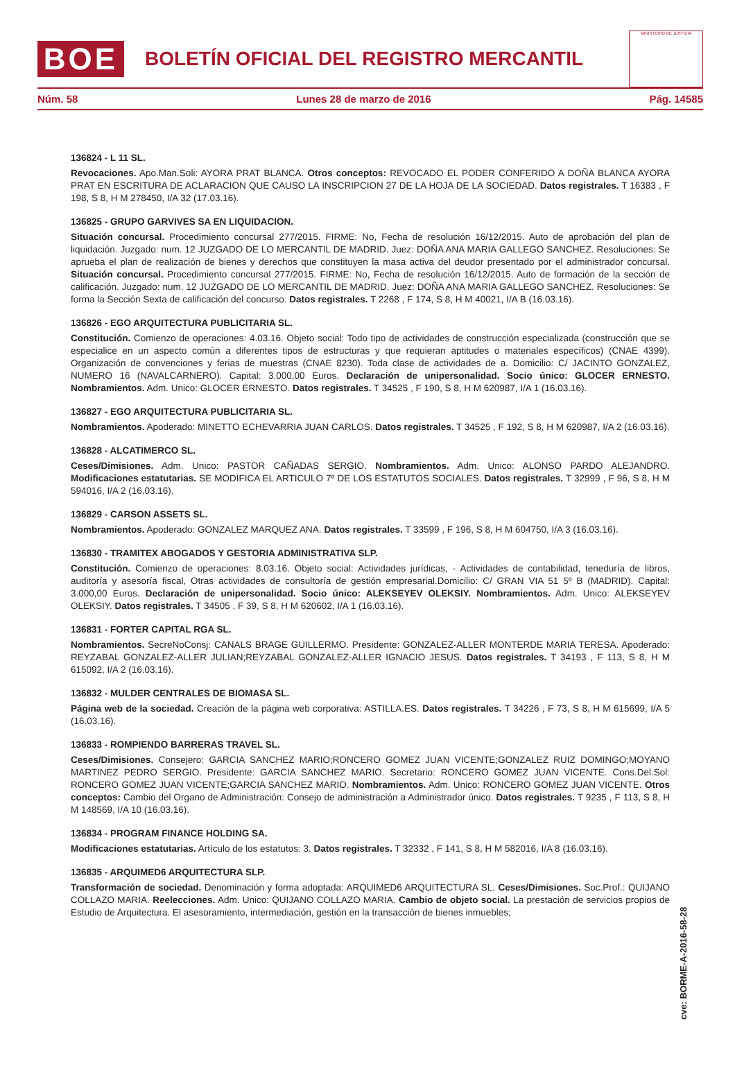BOE
BOLETÍN OFICIAL DEL REGISTRO MERCANTIL
MINISTERIO DE JUSTICIA
Núm. 58 Lunes 28 de marzo de 2016 Pág. 14585
136824 - L 11 SL.
Revocaciones. Apo.Man.Soli: AYORA PRAT BLANCA. Otros conceptos: REVOCADO EL PODER CONFERIDO A DOÑA BLANCA AYORA PRAT EN ESCRITURA DE ACLARACION QUE CAUSO LA INSCRIPCION 27 DE LA HOJA DE LA SOCIEDAD. Datos registrales. T 16383 , F 198, S 8, H M 278450, I/A 32 (17.03.16).
136825 - GRUPO GARVIVES SA EN LIQUIDACION.
Situación concursal. Procedimiento concursal 277/2015. FIRME: No, Fecha de resolución 16/12/2015. Auto de aprobación del plan de liquidación. Juzgado: num. 12 JUZGADO DE LO MERCANTIL DE MADRID. Juez: DOÑA ANA MARIA GALLEGO SANCHEZ. Resoluciones: Se aprueba el plan de realización de bienes y derechos que constituyen la masa activa del deudor presentado por el administrador concursal. Situación concursal. Procedimiento concursal 277/2015. FIRME: No, Fecha de resolución 16/12/2015. Auto de formación de la sección de calificación. Juzgado: num. 12 JUZGADO DE LO MERCANTIL DE MADRID. Juez: DOÑA ANA MARIA GALLEGO SANCHEZ. Resoluciones: Se forma la Sección Sexta de calificación del concurso. Datos registrales. T 2268 , F 174, S 8, H M 40021, I/A B (16.03.16).
136826 - EGO ARQUITECTURA PUBLICITARIA SL.
Constitución. Comienzo de operaciones: 4.03.16. Objeto social: Todo tipo de actividades de construcción especializada (construcción que se especialice en un aspecto común a diferentes tipos de estructuras y que requieran aptitudes o materiales específicos) (CNAE 4399). Organización de convenciones y ferias de muestras (CNAE 8230). Toda clase de actividades de a. Domicilio: C/ JACINTO GONZALEZ, NUMERO 16 (NAVALCARNERO). Capital: 3.000,00 Euros. Declaración de unipersonalidad. Socio único: GLOCER ERNESTO. Nombramientos. Adm. Unico: GLOCER ERNESTO. Datos registrales. T 34525 , F 190, S 8, H M 620987, I/A 1 (16.03.16).
136827 - EGO ARQUITECTURA PUBLICITARIA SL.
Nombramientos. Apoderado: MINETTO ECHEVARRIA JUAN CARLOS. Datos registrales. T 34525 , F 192, S 8, H M 620987, I/A 2 (16.03.16).
136828 - ALCATIMERCO SL.
Ceses/Dimisiones. Adm. Unico: PASTOR CAÑADAS SERGIO. Nombramientos. Adm. Unico: ALONSO PARDO ALEJANDRO. Modificaciones estatutarias. SE MODIFICA EL ARTICULO 7º DE LOS ESTATUTOS SOCIALES. Datos registrales. T 32999 , F 96, S 8, H M 594016, I/A 2 (16.03.16).
136829 - CARSON ASSETS SL.
Nombramientos. Apoderado: GONZALEZ MARQUEZ ANA. Datos registrales. T 33599 , F 196, S 8, H M 604750, I/A 3 (16.03.16).
136830 - TRAMITEX ABOGADOS Y GESTORIA ADMINISTRATIVA SLP.
Constitución. Comienzo de operaciones: 8.03.16. Objeto social: Actividades jurídicas, - Actividades de contabilidad, teneduría de libros, auditoría y asesoría fiscal, Otras actividades de consultoría de gestión empresarial.Domicilio: C/ GRAN VIA 51 5º B (MADRID). Capital: 3.000,00 Euros. Declaración de unipersonalidad. Socio único: ALEKSEYEV OLEKSIY. Nombramientos. Adm. Unico: ALEKSEYEV OLEKSIY. Datos registrales. T 34505 , F 39, S 8, H M 620602, I/A 1 (16.03.16).
136831 - FORTER CAPITAL RGA SL.
Nombramientos. SecreNoConsj: CANALS BRAGE GUILLERMO. Presidente: GONZALEZ-ALLER MONTERDE MARIA TERESA. Apoderado: REYZABAL GONZALEZ-ALLER JULIAN;REYZABAL GONZALEZ-ALLER IGNACIO JESUS. Datos registrales. T 34193 , F 113, S 8, H M 615092, I/A 2 (16.03.16).
136832 - MULDER CENTRALES DE BIOMASA SL.
Página web de la sociedad. Creación de la página web corporativa: ASTILLA.ES. Datos registrales. T 34226 , F 73, S 8, H M 615699, I/A 5 (16.03.16).
136833 - ROMPIENDO BARRERAS TRAVEL SL.
Ceses/Dimisiones. Consejero: GARCIA SANCHEZ MARIO;RONCERO GOMEZ JUAN VICENTE;GONZALEZ RUIZ DOMINGO;MOYANO MARTINEZ PEDRO SERGIO. Presidente: GARCIA SANCHEZ MARIO. Secretario: RONCERO GOMEZ JUAN VICENTE. Cons.Del.Sol: RONCERO GOMEZ JUAN VICENTE;GARCIA SANCHEZ MARIO. Nombramientos. Adm. Unico: RONCERO GOMEZ JUAN VICENTE. Otros conceptos: Cambio del Organo de Administración: Consejo de administración a Administrador único. Datos registrales. T 9235 , F 113, S 8, H M 148569, I/A 10 (16.03.16).
136834 - PROGRAM FINANCE HOLDING SA.
Modificaciones estatutarias. Artículo de los estatutos: 3. Datos registrales. T 32332 , F 141, S 8, H M 582016, I/A 8 (16.03.16).
136835 - ARQUIMED6 ARQUITECTURA SLP.
Transformación de sociedad. Denominación y forma adoptada: ARQUIMED6 ARQUITECTURA SL. Ceses/Dimisiones. Soc.Prof.: QUIJANO COLLAZO MARIA. Reelecciones. Adm. Unico: QUIJANO COLLAZO MARIA. Cambio de objeto social. La prestación de servicios propios de Estudio de Arquitectura. El asesoramiento, intermediación, gestión en la transacción de bienes inmuebles;
cve: BORME-A-2016-58-28